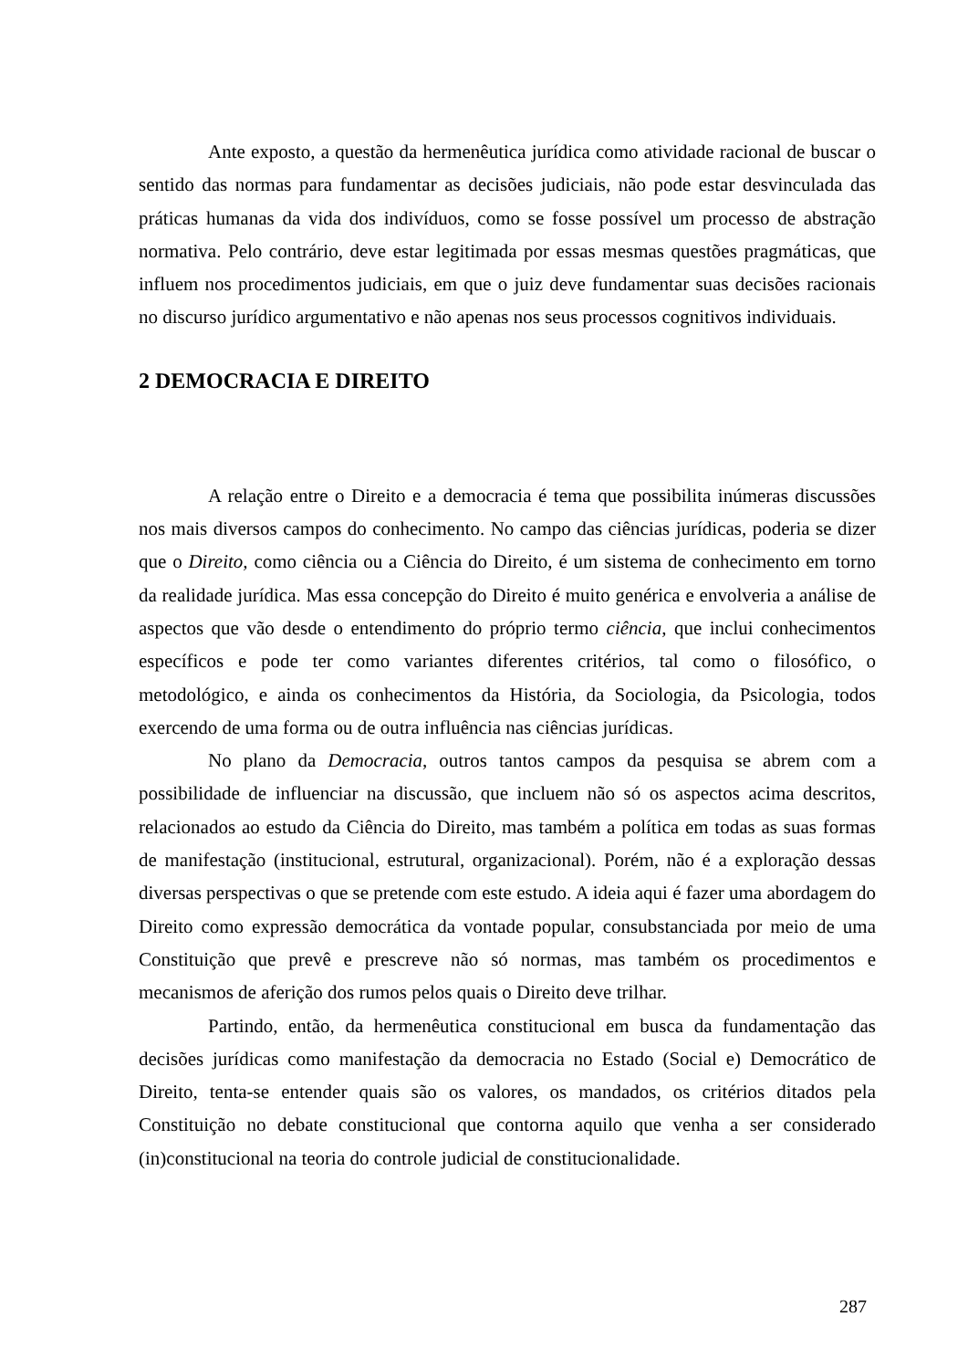Ante exposto, a questão da hermenêutica jurídica como atividade racional de buscar o sentido das normas para fundamentar as decisões judiciais, não pode estar desvinculada das práticas humanas da vida dos indivíduos, como se fosse possível um processo de abstração normativa. Pelo contrário, deve estar legitimada por essas mesmas questões pragmáticas, que influem nos procedimentos judiciais, em que o juiz deve fundamentar suas decisões racionais no discurso jurídico argumentativo e não apenas nos seus processos cognitivos individuais.
2 DEMOCRACIA E DIREITO
A relação entre o Direito e a democracia é tema que possibilita inúmeras discussões nos mais diversos campos do conhecimento. No campo das ciências jurídicas, poderia se dizer que o Direito, como ciência ou a Ciência do Direito, é um sistema de conhecimento em torno da realidade jurídica. Mas essa concepção do Direito é muito genérica e envolveria a análise de aspectos que vão desde o entendimento do próprio termo ciência, que inclui conhecimentos específicos e pode ter como variantes diferentes critérios, tal como o filosófico, o metodológico, e ainda os conhecimentos da História, da Sociologia, da Psicologia, todos exercendo de uma forma ou de outra influência nas ciências jurídicas.
No plano da Democracia, outros tantos campos da pesquisa se abrem com a possibilidade de influenciar na discussão, que incluem não só os aspectos acima descritos, relacionados ao estudo da Ciência do Direito, mas também a política em todas as suas formas de manifestação (institucional, estrutural, organizacional). Porém, não é a exploração dessas diversas perspectivas o que se pretende com este estudo. A ideia aqui é fazer uma abordagem do Direito como expressão democrática da vontade popular, consubstanciada por meio de uma Constituição que prevê e prescreve não só normas, mas também os procedimentos e mecanismos de aferição dos rumos pelos quais o Direito deve trilhar.
Partindo, então, da hermenêutica constitucional em busca da fundamentação das decisões jurídicas como manifestação da democracia no Estado (Social e) Democrático de Direito, tenta-se entender quais são os valores, os mandados, os critérios ditados pela Constituição no debate constitucional que contorna aquilo que venha a ser considerado (in)constitucional na teoria do controle judicial de constitucionalidade.
287